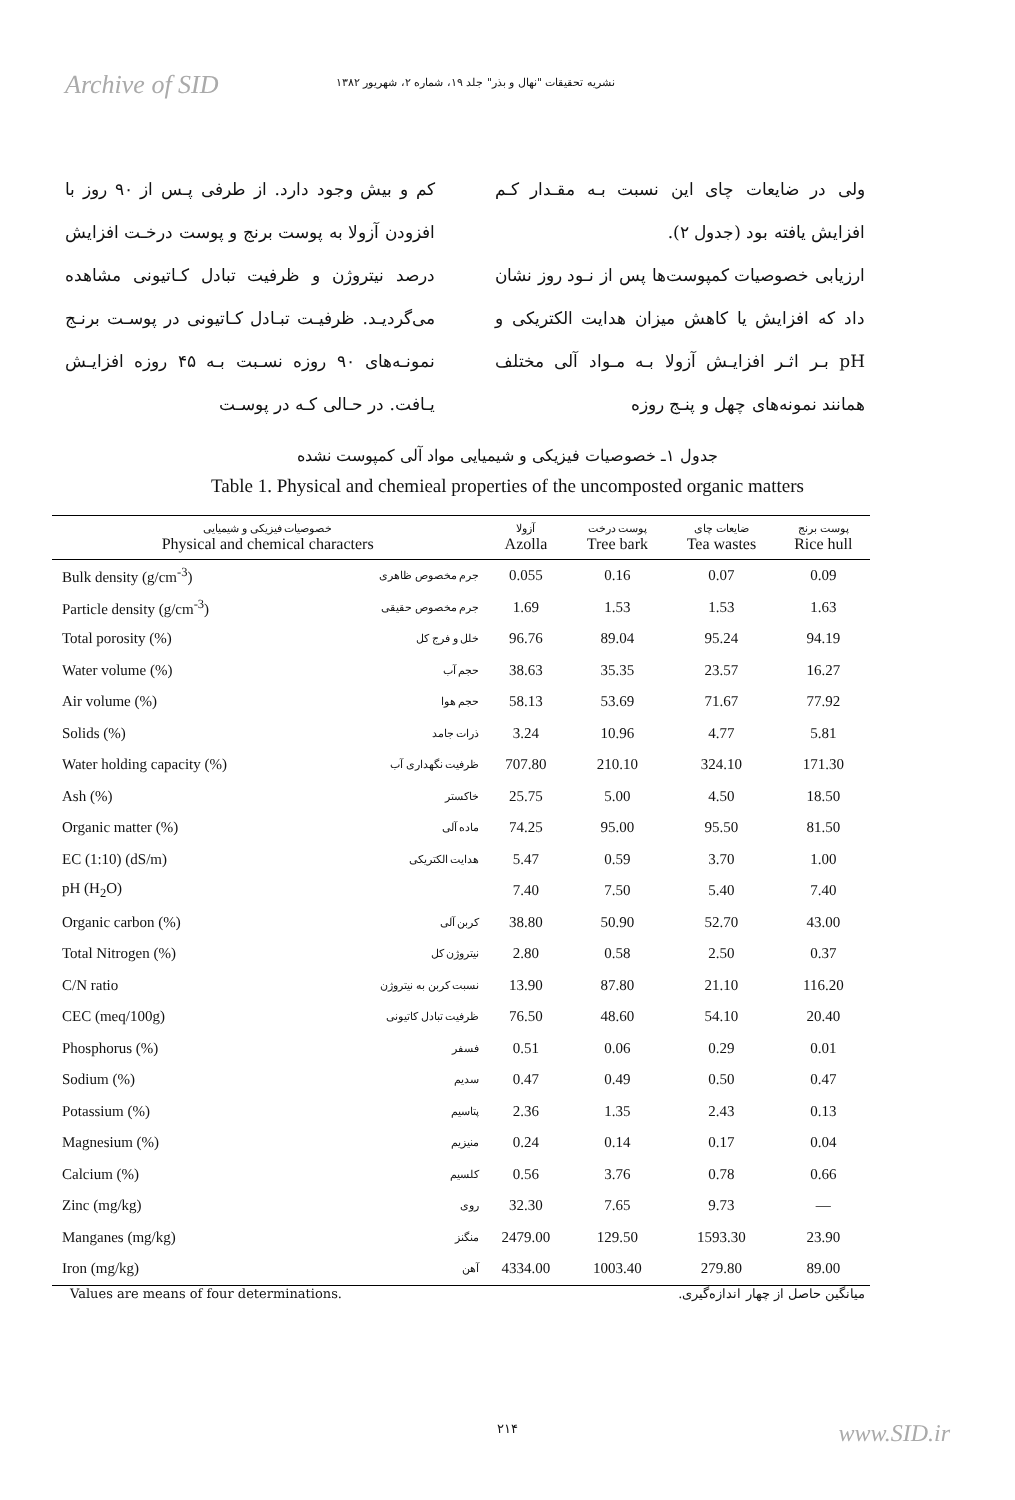Archive of SID نشریه تحقیقات "نهال و بذر" جلد ۱۹، شماره ۲، شهریور ۱۳۸۲
ولی در ضایعات چای این نسبت بـه مقـدار کـم افزایش یافته بود (جدول ۲).
ارزیابی خصوصیات کمپوست‌ها پس از نـود روز نشان داد که افزایش یا کاهش میزان هدایت الکتریکی و pH بـر اثـر افزایـش آزولا بـه مـواد آلی مختلف همانند نمونه‌های چهل و پنـج روزه
کم و بیش وجود دارد. از طرفی پـس از ۹۰ روز با افزودن آزولا به پوست برنج و پوست درخـت افزایش درصد نیتروژن و ظرفیت تبادل کـاتیونی مشاهده می‌گردیـد. ظرفیـت تبـادل کـاتیونی در پوسـت برنـج نمونـه‌های ۹۰ روزه نسـبت بـه ۴۵ روزه افزایـش یـافت. در حـالی کـه در پوسـت
جدول ۱ـ خصوصیات فیزیکی و شیمیایی مواد آلی کمپوست نشده
Table 1. Physical and chemieal properties of the uncomposted organic matters
| خصوصیات فیزیکی و شیمیایی Physical and chemical characters | | آزولا Azolla | پوست درخت Tree bark | ضایعات چای Tea wastes | پوست برنج Rice hull |
| --- | --- | --- | --- | --- | --- |
| Bulk density (g/cm<sup>-3</sup>) | جرم مخصوص ظاهری | 0.055 | 0.16 | 0.07 | 0.09 |
| Particle density (g/cm<sup>-3</sup>) | جرم مخصوص حقیقی | 1.69 | 1.53 | 1.53 | 1.63 |
| Total porosity (%) | خلل و فرج کل | 96.76 | 89.04 | 95.24 | 94.19 |
| Water volume (%) | حجم آب | 38.63 | 35.35 | 23.57 | 16.27 |
| Air volume (%) | حجم هوا | 58.13 | 53.69 | 71.67 | 77.92 |
| Solids (%) | ذرات جامد | 3.24 | 10.96 | 4.77 | 5.81 |
| Water holding capacity (%) | ظرفیت نگهداری آب | 707.80 | 210.10 | 324.10 | 171.30 |
| Ash (%) | خاکستر | 25.75 | 5.00 | 4.50 | 18.50 |
| Organic matter (%) | ماده آلی | 74.25 | 95.00 | 95.50 | 81.50 |
| EC (1:10) (dS/m) | هدایت الکتریکی | 5.47 | 0.59 | 3.70 | 1.00 |
| pH (H<sub>2</sub>O) | | 7.40 | 7.50 | 5.40 | 7.40 |
| Organic carbon (%) | کربن آلی | 38.80 | 50.90 | 52.70 | 43.00 |
| Total Nitrogen (%) | نیتروژن کل | 2.80 | 0.58 | 2.50 | 0.37 |
| C/N ratio | نسبت کربن به نیتروژن | 13.90 | 87.80 | 21.10 | 116.20 |
| CEC (meq/100g) | ظرفیت تبادل کاتیونی | 76.50 | 48.60 | 54.10 | 20.40 |
| Phosphorus (%) | فسفر | 0.51 | 0.06 | 0.29 | 0.01 |
| Sodium (%) | سدیم | 0.47 | 0.49 | 0.50 | 0.47 |
| Potassium (%) | پتاسیم | 2.36 | 1.35 | 2.43 | 0.13 |
| Magnesium (%) | منیزیم | 0.24 | 0.14 | 0.17 | 0.04 |
| Calcium (%) | کلسیم | 0.56 | 3.76 | 0.78 | 0.66 |
| Zinc (mg/kg) | روی | 32.30 | 7.65 | 9.73 | — |
| Manganes (mg/kg) | منگنز | 2479.00 | 129.50 | 1593.30 | 23.90 |
| Iron (mg/kg) | آهن | 4334.00 | 1003.40 | 279.80 | 89.00 |
Values are means of four determinations. میانگین حاصل از چهار اندازه‌گیری.
۲۱۴
www.SID.ir